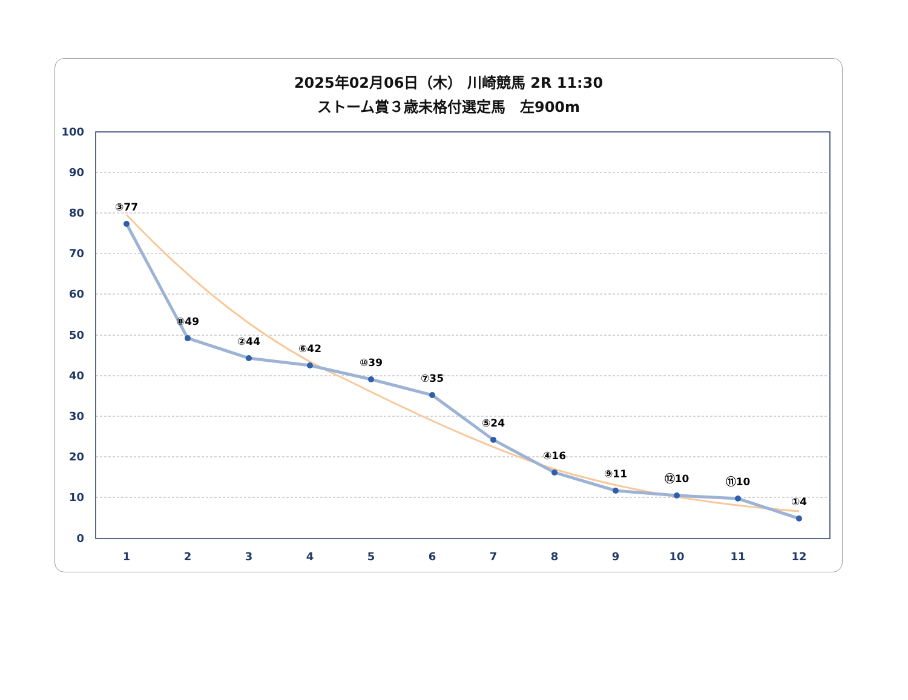2025年02月06日（木） 川崎競馬 2R 11:30
ストーム賞３歳未格付選定馬　左900m
100
90
80
70
60
50
40
30
20
10
0
1
2
3
4
5
6
7
8
9
10
11
12
③77
⑧49
②44
⑥42
⑩39
⑦35
⑤24
④16
⑨11
⑫10
⑪10
①4